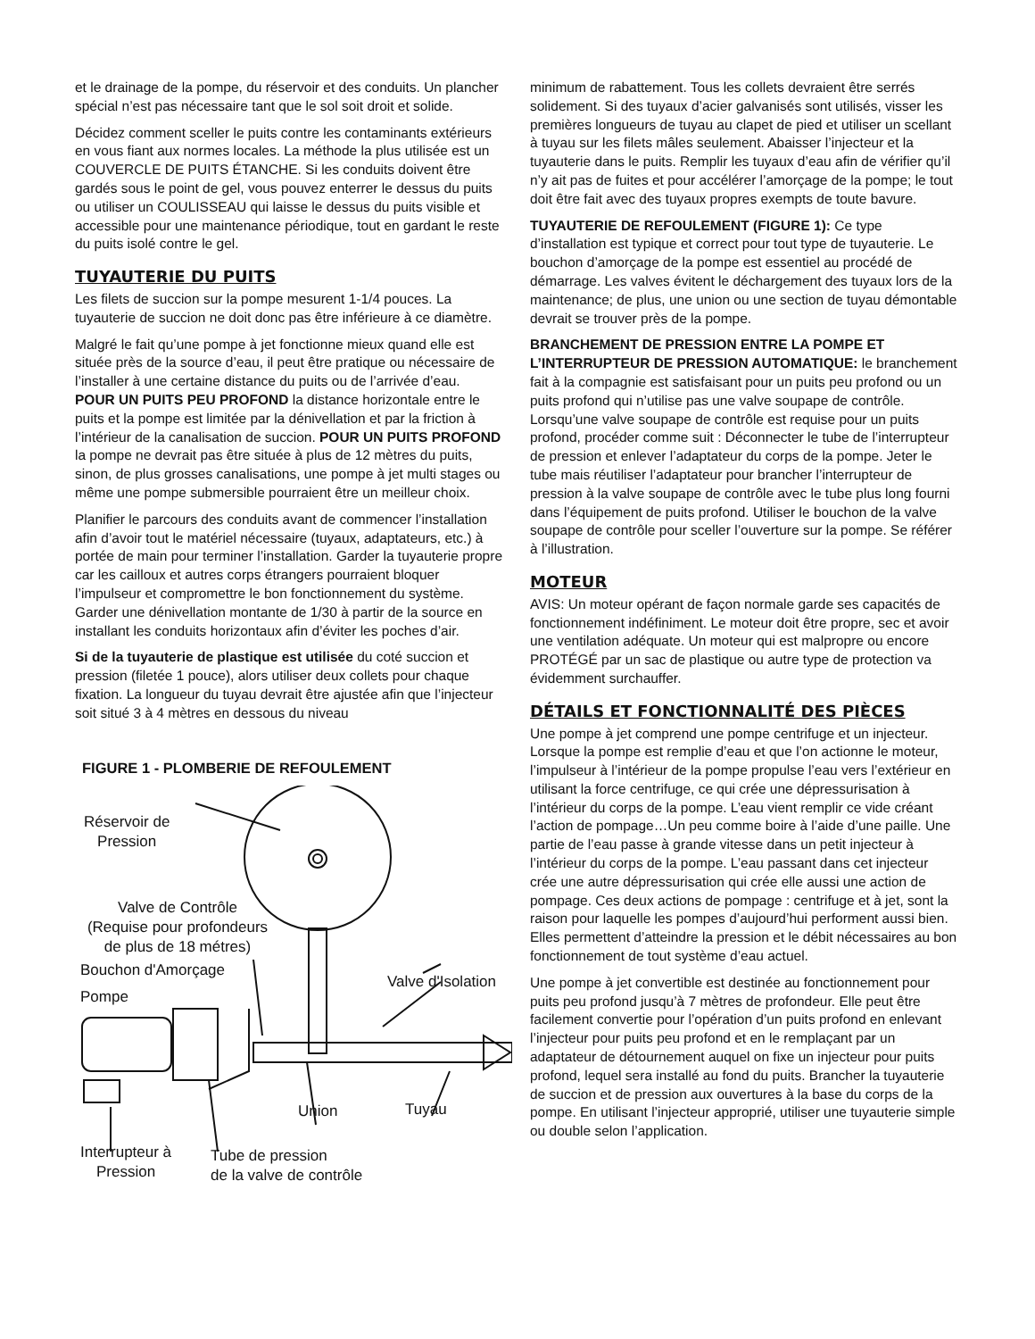et le drainage de la pompe, du réservoir et des conduits. Un plancher spécial n’est pas nécessaire tant que le sol soit droit et solide.
Décidez comment sceller le puits contre les contaminants extérieurs en vous fiant aux normes locales. La méthode la plus utilisée est un COUVERCLE DE PUITS ÉTANCHE. Si les conduits doivent être gardés sous le point de gel, vous pouvez enterrer le dessus du puits ou utiliser un COULISSEAU qui laisse le dessus du puits visible et accessible pour une maintenance périodique, tout en gardant le reste du puits isolé contre le gel.
TUYAUTERIE DU PUITS
Les filets de succion sur la pompe mesurent 1-1/4 pouces. La tuyauterie de succion ne doit donc pas être inférieure à ce diamètre.
Malgré le fait qu’une pompe à jet fonctionne mieux quand elle est située près de la source d’eau, il peut être pratique ou nécessaire de l’installer à une certaine distance du puits ou de l’arrivée d’eau. POUR UN PUITS PEU PROFOND la distance horizontale entre le puits et la pompe est limitée par la dénivellation et par la friction à l’intérieur de la canalisation de succion. POUR UN PUITS PROFOND la pompe ne devrait pas être située à plus de 12 mètres du puits, sinon, de plus grosses canalisations, une pompe à jet multi stages ou même une pompe submersible pourraient être un meilleur choix.
Planifier le parcours des conduits avant de commencer l’installation afin d’avoir tout le matériel nécessaire (tuyaux, adaptateurs, etc.) à portée de main pour terminer l’installation. Garder la tuyauterie propre car les cailloux et autres corps étrangers pourraient bloquer l’impulseur et compromettre le bon fonctionnement du système. Garder une dénivellation montante de 1/30 à partir de la source en installant les conduits horizontaux afin d’éviter les poches d’air.
Si de la tuyauterie de plastique est utilisée du coté succion et pression (filetée 1 pouce), alors utiliser deux collets pour chaque fixation. La longueur du tuyau devrait être ajustée afin que l’injecteur soit situé 3 à 4 mètres en dessous du niveau
FIGURE 1 - PLOMBERIE DE REFOULEMENT
Réservoir de
Pression
Valve de Contrôle
(Requise pour profondeurs
de plus de 18 métres)
Bouchon d'Amorçage
Pompe
Valve d'Isolation
Union Tuyau
Interrupteur à
Pression
Tube de pression
de la valve de contrôle
minimum de rabattement. Tous les collets devraient être serrés solidement. Si des tuyaux d’acier galvanisés sont utilisés, visser les premières longueurs de tuyau au clapet de pied et utiliser un scellant à tuyau sur les filets mâles seulement. Abaisser l’injecteur et la tuyauterie dans le puits. Remplir les tuyaux d’eau afin de vérifier qu’il n’y ait pas de fuites et pour accélérer l’amorçage de la pompe; le tout doit être fait avec des tuyaux propres exempts de toute bavure.
TUYAUTERIE DE REFOULEMENT (FIGURE 1): Ce type d’installation est typique et correct pour tout type de tuyauterie. Le bouchon d’amorçage de la pompe est essentiel au procédé de démarrage. Les valves évitent le déchargement des tuyaux lors de la maintenance; de plus, une union ou une section de tuyau démontable devrait se trouver près de la pompe.
BRANCHEMENT DE PRESSION ENTRE LA POMPE ET L’INTERRUPTEUR DE PRESSION AUTOMATIQUE: le branchement fait à la compagnie est satisfaisant pour un puits peu profond ou un puits profond qui n’utilise pas une valve soupape de contrôle. Lorsqu’une valve soupape de contrôle est requise pour un puits profond, procéder comme suit : Déconnecter le tube de l’interrupteur de pression et enlever l’adaptateur du corps de la pompe. Jeter le tube mais réutiliser l’adaptateur pour brancher l’interrupteur de pression à la valve soupape de contrôle avec le tube plus long fourni dans l’équipement de puits profond. Utiliser le bouchon de la valve soupape de contrôle pour sceller l’ouverture sur la pompe. Se référer à l’illustration.
MOTEUR
AVIS: Un moteur opérant de façon normale garde ses capacités de fonctionnement indéfiniment. Le moteur doit être propre, sec et avoir une ventilation adéquate. Un moteur qui est malpropre ou encore PROTÉGÉ par un sac de plastique ou autre type de protection va évidemment surchauffer.
DÉTAILS ET FONCTIONNALITÉ DES PIÈCES
Une pompe à jet comprend une pompe centrifuge et un injecteur. Lorsque la pompe est remplie d’eau et que l’on actionne le moteur, l’impulseur à l’intérieur de la pompe propulse l’eau vers l’extérieur en utilisant la force centrifuge, ce qui crée une dépressurisation à l’intérieur du corps de la pompe. L’eau vient remplir ce vide créant l’action de pompage…Un peu comme boire à l’aide d’une paille. Une partie de l’eau passe à grande vitesse dans un petit injecteur à l’intérieur du corps de la pompe. L’eau passant dans cet injecteur crée une autre dépressurisation qui crée elle aussi une action de pompage. Ces deux actions de pompage : centrifuge et à jet, sont la raison pour laquelle les pompes d’aujourd’hui performent aussi bien. Elles permettent d’atteindre la pression et le débit nécessaires au bon fonctionnement de tout système d’eau actuel.
Une pompe à jet convertible est destinée au fonctionnement pour puits peu profond jusqu’à 7 mètres de profondeur. Elle peut être facilement convertie pour l’opération d’un puits profond en enlevant l’injecteur pour puits peu profond et en le remplaçant par un adaptateur de détournement auquel on fixe un injecteur pour puits profond, lequel sera installé au fond du puits. Brancher la tuyauterie de succion et de pression aux ouvertures à la base du corps de la pompe. En utilisant l’injecteur approprié, utiliser une tuyauterie simple ou double selon l’application.